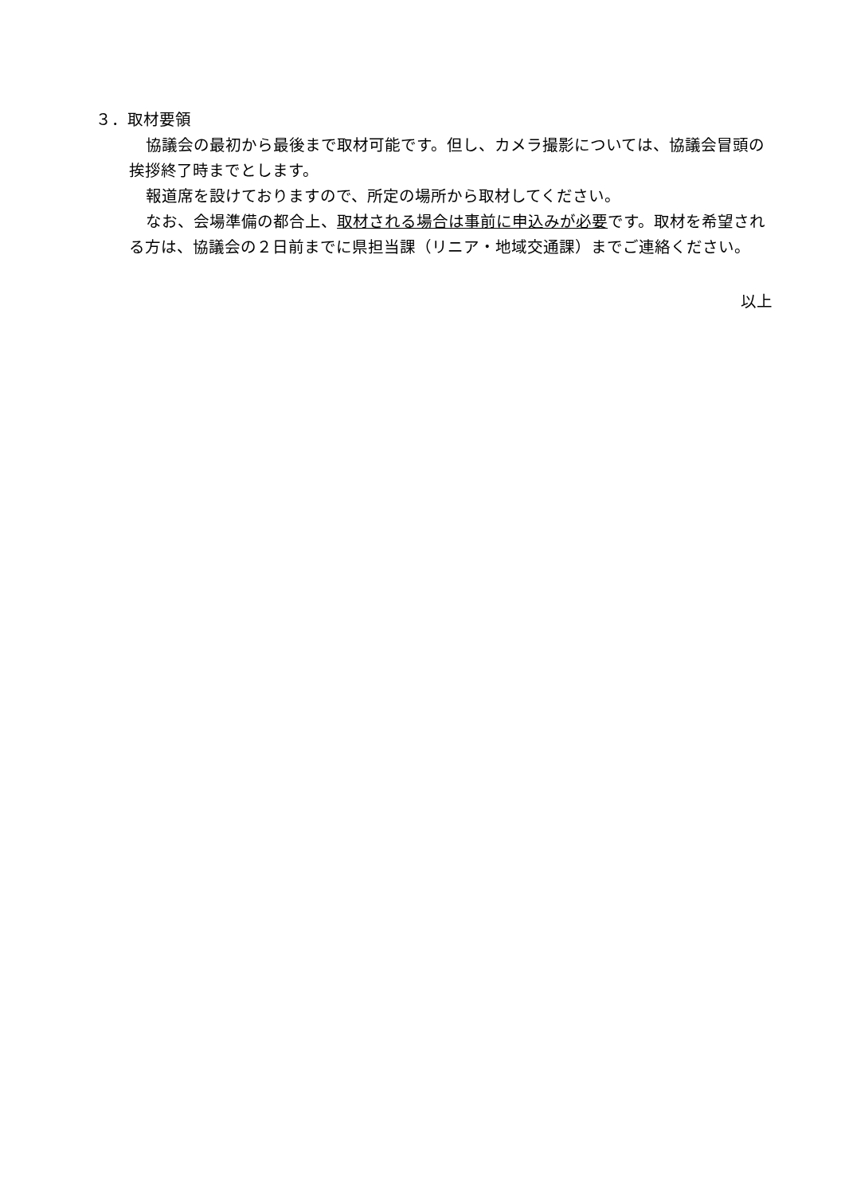３．取材要領
協議会の最初から最後まで取材可能です。但し、カメラ撮影については、協議会冒頭の挨拶終了時までとします。
報道席を設けておりますので、所定の場所から取材してください。
なお、会場準備の都合上、取材される場合は事前に申込みが必要です。取材を希望される方は、協議会の２日前までに県担当課（リニア・地域交通課）までご連絡ください。
以上